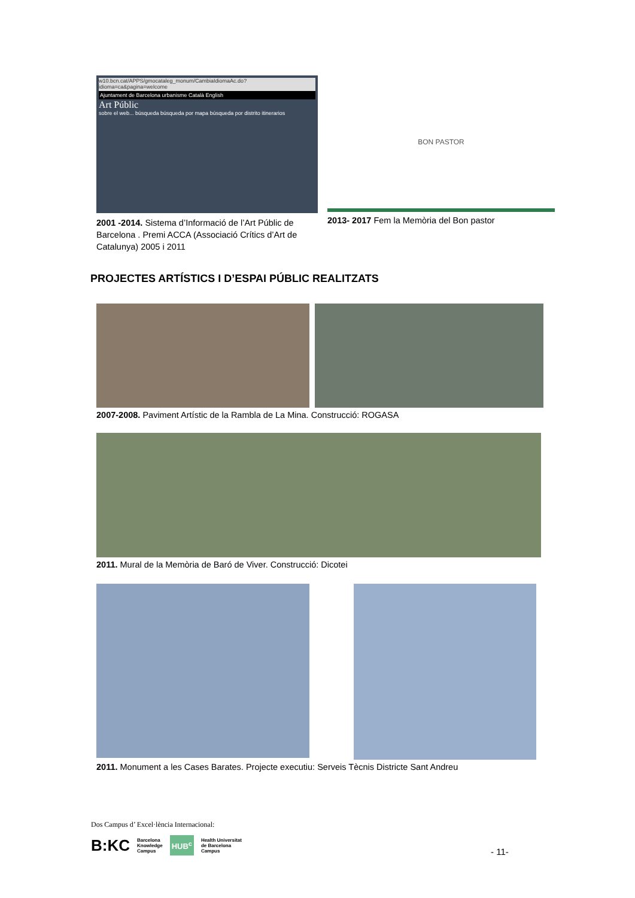w10.bcn.cat/APPS/gmocataleg_monum/CambiaIdiomaAc.do?idioma=ca&pagina=welcome
Ajuntament de Barcelona urbanisme Català English
Art Públic
sobre el web... búsqueda búsqueda por mapa búsqueda por distrito itinerarios
2001 -2014. Sistema d’Informació de l’Art Públic de Barcelona . Premi ACCA (Associació Crítics d’Art de Catalunya) 2005 i 2011
BON PASTOR
2013- 2017 Fem la Memòria del Bon pastor
PROJECTES ARTÍSTICS I D’ESPAI PÚBLIC REALITZATS
2007-2008. Paviment Artístic de la Rambla de La Mina. Construcció: ROGASA
2011. Mural de la Memòria de Baró de Viver. Construcció: Dicotei
2011. Monument a les Cases Barates. Projecte executiu: Serveis Tècnis Districte Sant Andreu
Dos Campus d’ Excel·lència Internacional:
B:KC Barcelona
Knowledge
Campus HUB<sup>c</sup> Health Universitat
de Barcelona
Campus
- 11-